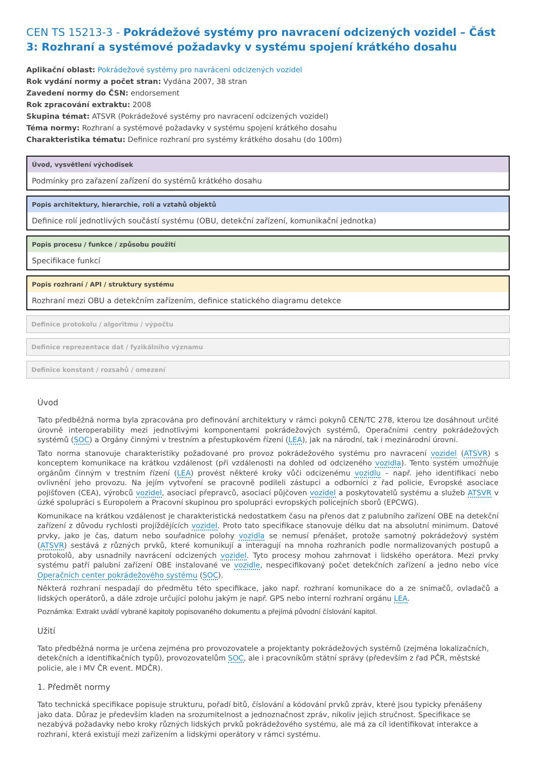CEN TS 15213-3 - Pokrádežové systémy pro navracení odcizených vozidel – Část 3: Rozhraní a systémové požadavky v systému spojení krátkého dosahu
Aplikační oblast: Pokrádežové systémy pro navrácení odcizených vozidel
Rok vydání normy a počet stran: Vydána 2007, 38 stran
Zavedení normy do ČSN: endorsement
Rok zpracování extraktu: 2008
Skupina témat: ATSVR (Pokrádežové systémy pro navracení odcizených vozidel)
Téma normy: Rozhraní a systémové požadavky v systému spojení krátkého dosahu
Charakteristika tématu: Definice rozhraní pro systémy krátkého dosahu (do 100m)
Úvod, vysvětlení východisek
Podmínky pro zařazení zařízení do systémů krátkého dosahu
Popis architektury, hierarchie, rolí a vztahů objektů
Definice rolí jednotlivých součástí systému (OBU, detekční zařízení, komunikační jednotka)
Popis procesu / funkce / způsobu použití
Specifikace funkcí
Popis rozhraní / API / struktury systému
Rozhraní mezi OBU a detekčním zařízením, definice statického diagramu detekce
Definice protokolu / algoritmu / výpočtu
Definice reprezentace dat / fyzikálního významu
Definice konstant / rozsahů / omezení
Úvod
Tato předběžná norma byla zpracována pro definování architektury v rámci pokynů CEN/TC 278, kterou lze dosáhnout určité úrovně interoperability mezi jednotlivými komponentami pokrádežových systémů, Operačními centry pokrádežových systémů (SOC) a Orgány činnými v trestním a přestupkovém řízení (LEA), jak na národní, tak i mezinárodní úrovni.
Tato norma stanovuje charakteristiky požadované pro provoz pokrádežového systému pro navracení vozidel (ATSVR) s konceptem komunikace na krátkou vzdálenost (při vzdálenosti na dohled od odcizeného vozidla). Tento systém umožňuje orgánům činným v trestním řízení (LEA) provést některé kroky vůči odcizenému vozidlu – např. jeho identifikaci nebo ovlivnění jeho provozu. Na jejím vytvoření se pracovně podíleli zástupci a odborníci z řad policie, Evropské asociace pojišťoven (CEA), výrobců vozidel, asociací přepravců, asociací půjčoven vozidel a poskytovatelů systému a služeb ATSVR v úzké spolupráci s Europolem a Pracovní skupinou pro spolupráci evropských policejních sborů (EPCWG).
Komunikace na krátkou vzdálenost je charakteristická nedostatkem času na přenos dat z palubního zařízení OBE na detekční zařízení z důvodu rychlosti projíždějících vozidel. Proto tato specifikace stanovuje délku dat na absolutní minimum. Datové prvky, jako je čas, datum nebo souřadnice polohy vozidla se nemusí přenášet, protože samotný pokrádežový systém (ATSVR) sestává z různých prvků, které komunikují a interagují na mnoha rozhraních podle normalizovaných postupů a protokolů, aby usnadnily navrácení odcizených vozidel. Tyto procesy mohou zahrnovat i lidského operátora. Mezi prvky systému patří palubní zařízení OBE instalované ve vozidle, nespecifikovaný počet detekčních zařízení a jedno nebo více Operačních center pokrádežového systému (SOC).
Některá rozhraní nespadají do předmětu této specifikace, jako např. rozhraní komunikace do a ze snímačů, ovladačů a lidských operátorů, a dále zdroje určující polohu jakým je např. GPS nebo interní rozhraní orgánu LEA.
Poznámka: Extrakt uvádí vybrané kapitoly popisovaného dokumentu a přejímá původní číslování kapitol.
Užití
Tato předběžná norma je určena zejména pro provozovatele a projektanty pokrádežových systémů (zejména lokalizačních, detekčních a identifikačních typů), provozovatelům SOC, ale i pracovníkům státní správy (především z řad PČR, městské policie, ale i MV ČR event. MDČR).
1. Předmět normy
Tato technická specifikace popisuje strukturu, pořadí bitů, číslování a kódování prvků zpráv, které jsou typicky přenášeny jako data. Důraz je především kladen na srozumitelnost a jednoznačnost zpráv, nikoliv jejich stručnost. Specifikace se nezabývá požadavky nebo kroky různých lidských prvků pokrádežového systému, ale má za cíl identifikovat interakce a rozhraní, která existují mezi zařízením a lidskými operátory v rámci systému.